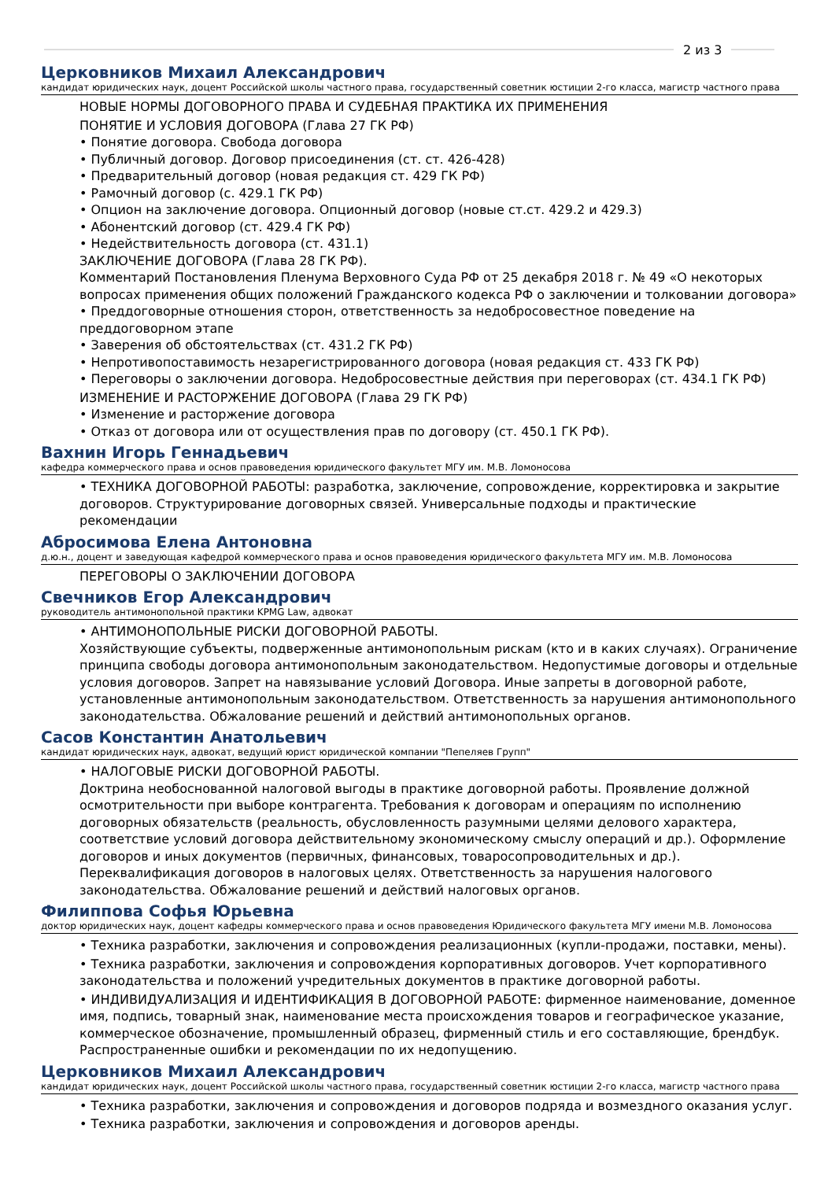2 из 3
Церковников Михаил Александрович
кандидат юридических наук, доцент Российской школы частного права, государственный советник юстиции 2-го класса, магистр частного права
НОВЫЕ НОРМЫ ДОГОВОРНОГО ПРАВА И СУДЕБНАЯ ПРАКТИКА ИХ ПРИМЕНЕНИЯ
ПОНЯТИЕ И УСЛОВИЯ ДОГОВОРА (Глава 27 ГК РФ)
• Понятие договора. Свобода договора
• Публичный договор. Договор присоединения (ст. ст. 426-428)
• Предварительный договор (новая редакция ст. 429 ГК РФ)
• Рамочный договор (с. 429.1 ГК РФ)
• Опцион на заключение договора. Опционный договор (новые ст.ст. 429.2 и 429.3)
• Абонентский договор (ст. 429.4 ГК РФ)
• Недействительность договора (ст. 431.1)
ЗАКЛЮЧЕНИЕ ДОГОВОРА (Глава 28 ГК РФ).
Комментарий Постановления Пленума Верховного Суда РФ от 25 декабря 2018 г. № 49 «О некоторых вопросах применения общих положений Гражданского кодекса РФ о заключении и толковании договора»
• Преддоговорные отношения сторон, ответственность за недобросовестное поведение на преддоговорном этапе
• Заверения об обстоятельствах (ст. 431.2 ГК РФ)
• Непротивопоставимость незарегистрированного договора (новая редакция ст. 433 ГК РФ)
• Переговоры о заключении договора. Недобросовестные действия при переговорах (ст. 434.1 ГК РФ)
ИЗМЕНЕНИЕ И РАСТОРЖЕНИЕ ДОГОВОРА (Глава 29 ГК РФ)
• Изменение и расторжение договора
• Отказ от договора или от осуществления прав по договору (ст. 450.1 ГК РФ).
Вахнин Игорь Геннадьевич
кафедра коммерческого права и основ правоведения юридического факультет МГУ им. М.В. Ломоносова
• ТЕХНИКА ДОГОВОРНОЙ РАБОТЫ: разработка, заключение, сопровождение, корректировка и закрытие договоров. Структурирование договорных связей. Универсальные подходы и практические рекомендации
Абросимова Елена Антоновна
д.ю.н., доцент и заведующая кафедрой коммерческого права и основ правоведения юридического факультета МГУ им. М.В. Ломоносова
ПЕРЕГОВОРЫ О ЗАКЛЮЧЕНИИ ДОГОВОРА
Свечников Егор Александрович
руководитель антимонопольной практики KPMG Law, адвокат
• АНТИМОНОПОЛЬНЫЕ РИСКИ ДОГОВОРНОЙ РАБОТЫ.
Хозяйствующие субъекты, подверженные антимонопольным рискам (кто и в каких случаях). Ограничение принципа свободы договора антимонопольным законодательством. Недопустимые договоры и отдельные условия договоров. Запрет на навязывание условий Договора. Иные запреты в договорной работе, установленные антимонопольным законодательством. Ответственность за нарушения антимонопольного законодательства. Обжалование решений и действий антимонопольных органов.
Сасов Константин Анатольевич
кандидат юридических наук, адвокат, ведущий юрист юридической компании "Пепеляев Групп"
• НАЛОГОВЫЕ РИСКИ ДОГОВОРНОЙ РАБОТЫ.
Доктрина необоснованной налоговой выгоды в практике договорной работы. Проявление должной осмотрительности при выборе контрагента. Требования к договорам и операциям по исполнению договорных обязательств (реальность, обусловленность разумными целями делового характера, соответствие условий договора действительному экономическому смыслу операций и др.). Оформление договоров и иных документов (первичных, финансовых, товаросопроводительных и др.). Переквалификация договоров в налоговых целях. Ответственность за нарушения налогового законодательства. Обжалование решений и действий налоговых органов.
Филиппова Софья Юрьевна
доктор юридических наук, доцент кафедры коммерческого права и основ правоведения Юридического факультета МГУ имени М.В. Ломоносова
• Техника разработки, заключения и сопровождения реализационных (купли-продажи, поставки, мены).
• Техника разработки, заключения и сопровождения корпоративных договоров. Учет корпоративного законодательства и положений учредительных документов в практике договорной работы.
• ИНДИВИДУАЛИЗАЦИЯ И ИДЕНТИФИКАЦИЯ В ДОГОВОРНОЙ РАБОТЕ: фирменное наименование, доменное имя, подпись, товарный знак, наименование места происхождения товаров и географическое указание, коммерческое обозначение, промышленный образец, фирменный стиль и его составляющие, брендбук. Распространенные ошибки и рекомендации по их недопущению.
Церковников Михаил Александрович
кандидат юридических наук, доцент Российской школы частного права, государственный советник юстиции 2-го класса, магистр частного права
• Техника разработки, заключения и сопровождения и договоров подряда и возмездного оказания услуг.
• Техника разработки, заключения и сопровождения и договоров аренды.